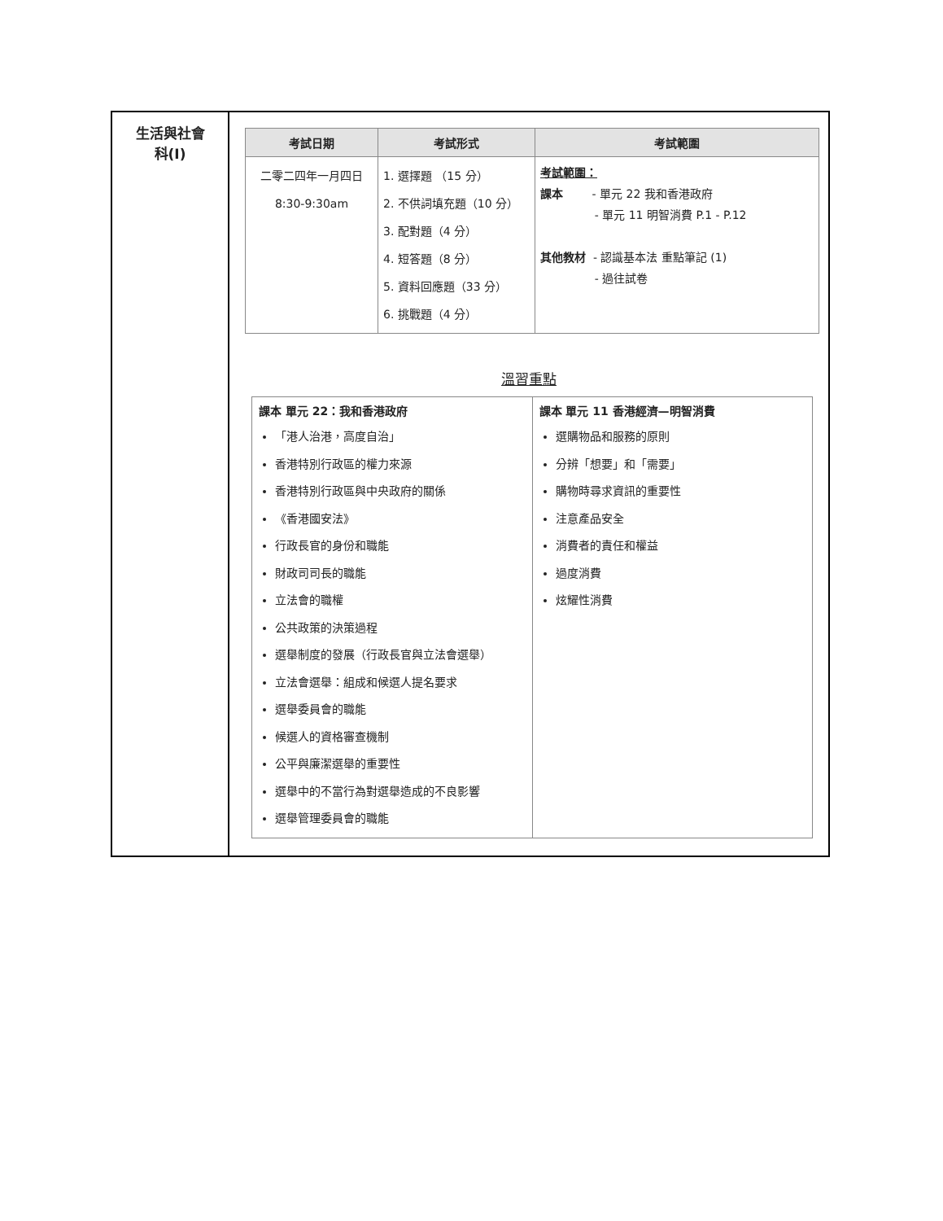| 生活與社會 科(I) | / 考試日期 / 考試形式 / 考試範圍 / / --- / --- / --- / / 二零二四年一月四日 8:30-9:30am / 1. 選擇題 （15 分） 2. 不供詞填充題（10 分） 3. 配對題（4 分） 4. 短答題（8 分） 5. 資料回應題（33 分） 6. 挑戰題（4 分） / 考試範圍： 課本 - 單元 22 我和香港政府 - 單元 11 明智消費 P.1 - P.12 其他教材 - 認識基本法 重點筆記 (1) - 過往試卷 / 溫習重點 / 課本 單元 22：我和香港政府 「港人治港，高度自治」 香港特別行政區的權力來源 香港特別行政區與中央政府的關係 《香港國安法》 行政長官的身份和職能 財政司司長的職能 立法會的職權 公共政策的決策過程 選舉制度的發展（行政長官與立法會選舉） 立法會選舉：組成和候選人提名要求 選舉委員會的職能 候選人的資格審查機制 公平與廉潔選舉的重要性 選舉中的不當行為對選舉造成的不良影響 選舉管理委員會的職能 / 課本 單元 11 香港經濟—明智消費 選購物品和服務的原則 分辨「想要」和「需要」 購物時尋求資訊的重要性 注意產品安全 消費者的責任和權益 過度消費 炫耀性消費 / |